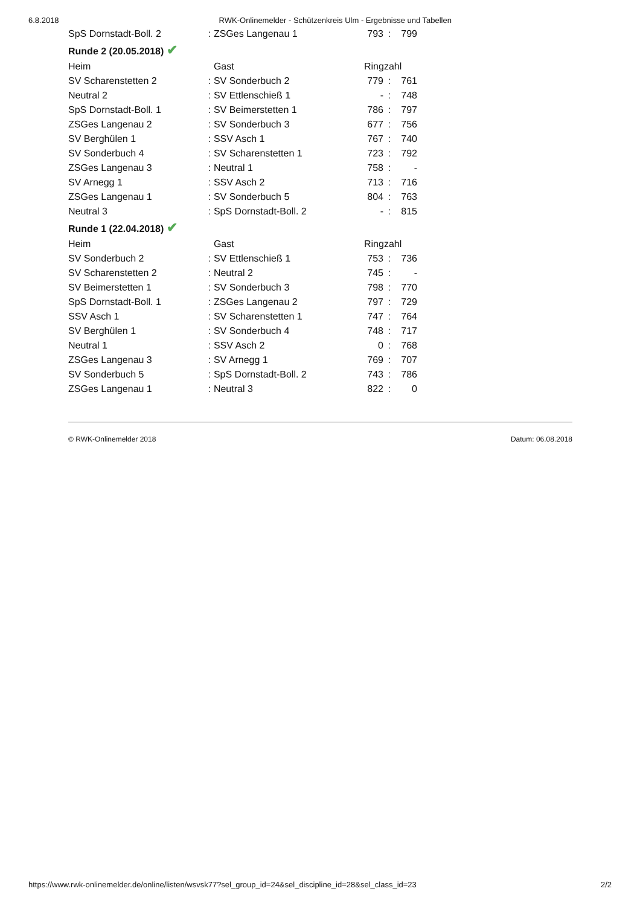6.8.2018 RWK-Onlinemelder - Schützenkreis Ulm - Ergebnisse und Tabellen
| SpS Dornstadt-Boll. 2 | : ZSGes Langenau 1 | 793 | : | 799 |
| Runde 2 (20.05.2018) ✔ | | | | |
| Heim | Gast | Ringzahl | | |
| SV Scharenstetten 2 | : SV Sonderbuch 2 | 779 | : | 761 |
| Neutral 2 | : SV Ettlenschieß 1 | - | : | 748 |
| SpS Dornstadt-Boll. 1 | : SV Beimerstetten 1 | 786 | : | 797 |
| ZSGes Langenau 2 | : SV Sonderbuch 3 | 677 | : | 756 |
| SV Berghülen 1 | : SSV Asch 1 | 767 | : | 740 |
| SV Sonderbuch 4 | : SV Scharenstetten 1 | 723 | : | 792 |
| ZSGes Langenau 3 | : Neutral 1 | 758 | : | - |
| SV Arnegg 1 | : SSV Asch 2 | 713 | : | 716 |
| ZSGes Langenau 1 | : SV Sonderbuch 5 | 804 | : | 763 |
| Neutral 3 | : SpS Dornstadt-Boll. 2 | - | : | 815 |
| Runde 1 (22.04.2018) ✔ | | | | |
| Heim | Gast | Ringzahl | | |
| SV Sonderbuch 2 | : SV Ettlenschieß 1 | 753 | : | 736 |
| SV Scharenstetten 2 | : Neutral 2 | 745 | : | - |
| SV Beimerstetten 1 | : SV Sonderbuch 3 | 798 | : | 770 |
| SpS Dornstadt-Boll. 1 | : ZSGes Langenau 2 | 797 | : | 729 |
| SSV Asch 1 | : SV Scharenstetten 1 | 747 | : | 764 |
| SV Berghülen 1 | : SV Sonderbuch 4 | 748 | : | 717 |
| Neutral 1 | : SSV Asch 2 | 0 | : | 768 |
| ZSGes Langenau 3 | : SV Arnegg 1 | 769 | : | 707 |
| SV Sonderbuch 5 | : SpS Dornstadt-Boll. 2 | 743 | : | 786 |
| ZSGes Langenau 1 | : Neutral 3 | 822 | : | 0 |
© RWK-Onlinemelder 2018 Datum: 06.08.2018
https://www.rwk-onlinemelder.de/online/listen/wsvsk77?sel_group_id=24&sel_discipline_id=28&sel_class_id=23 2/2